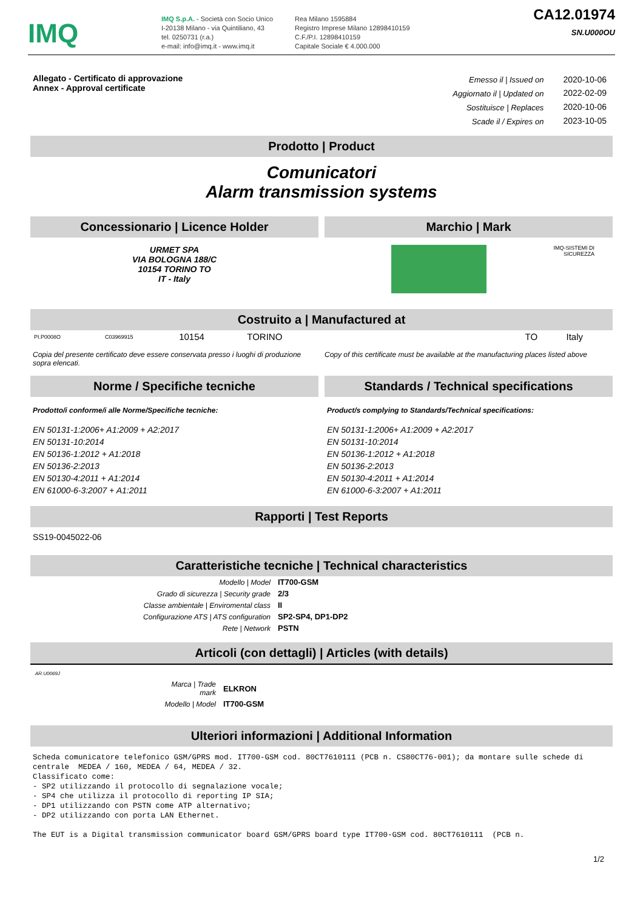IMQ
IMQ S.p.A. - Società con Socio Unico
I-20138 Milano - via Quintiliano, 43
tel. 0250731 (r.a.)
e-mail: info@imq.it - www.imq.it
Rea Milano 1595884
Registro Imprese Milano 12898410159
C.F./P.I. 12898410159
Capitale Sociale € 4.000.000
CA12.01974
SN.U000OU
Allegato - Certificato di approvazione
Annex - Approval certificate
| Emesso il / Issued on | 2020-10-06 |
| Aggiornato il / Updated on | 2022-02-09 |
| Sostituisce / Replaces | 2020-10-06 |
| Scade il / Expires on | 2023-10-05 |
Prodotto | Product
Comunicatori
Alarm transmission systems
Concessionario | Licence Holder
URMET SPA
VIA BOLOGNA 188/C
10154 TORINO TO
IT - Italy
Marchio | Mark
IMQ-SISTEMI DI
SICUREZZA
Costruito a | Manufactured at
| PI.P0008O | C03969915 | 10154 | TORINO | | TO | Italy |
Copia del presente certificato deve essere conservata presso i luoghi di produzione sopra elencati.
Copy of this certificate must be available at the manufacturing places listed above
Norme / Specifiche tecniche
Prodotto/i conforme/i alle Norme/Specifiche tecniche:
EN 50131-1:2006+ A1:2009 + A2:2017
EN 50131-10:2014
EN 50136-1:2012 + A1:2018
EN 50136-2:2013
EN 50130-4:2011 + A1:2014
EN 61000-6-3:2007 + A1:2011
Standards / Technical specifications
Product/s complying to Standards/Technical specifications:
EN 50131-1:2006+ A1:2009 + A2:2017
EN 50131-10:2014
EN 50136-1:2012 + A1:2018
EN 50136-2:2013
EN 50130-4:2011 + A1:2014
EN 61000-6-3:2007 + A1:2011
Rapporti | Test Reports
SS19-0045022-06
Caratteristiche tecniche | Technical characteristics
| Modello / Model | IT700-GSM |
| Grado di sicurezza / Security grade | 2/3 |
| Classe ambientale / Enviromental class | II |
| Configurazione ATS / ATS configuration | SP2-SP4, DP1-DP2 |
| Rete / Network | PSTN |
Articoli (con dettagli) | Articles (with details)
AR.U0069J
| Marca / Trade mark | ELKRON |
| Modello / Model | IT700-GSM |
Ulteriori informazioni | Additional Information
Scheda comunicatore telefonico GSM/GPRS mod. IT700-GSM cod. 80CT7610111 (PCB n. CS80CT76-001); da montare sulle schede di centrale MEDEA / 160, MEDEA / 64, MEDEA / 32. Classificato come: - SP2 utilizzando il protocollo di segnalazione vocale; - SP4 che utilizza il protocollo di reporting IP SIA; - DP1 utilizzando con PSTN come ATP alternativo; - DP2 utilizzando con porta LAN Ethernet. The EUT is a Digital transmission communicator board GSM/GPRS board type IT700-GSM cod. 80CT7610111 (PCB n.
1/2